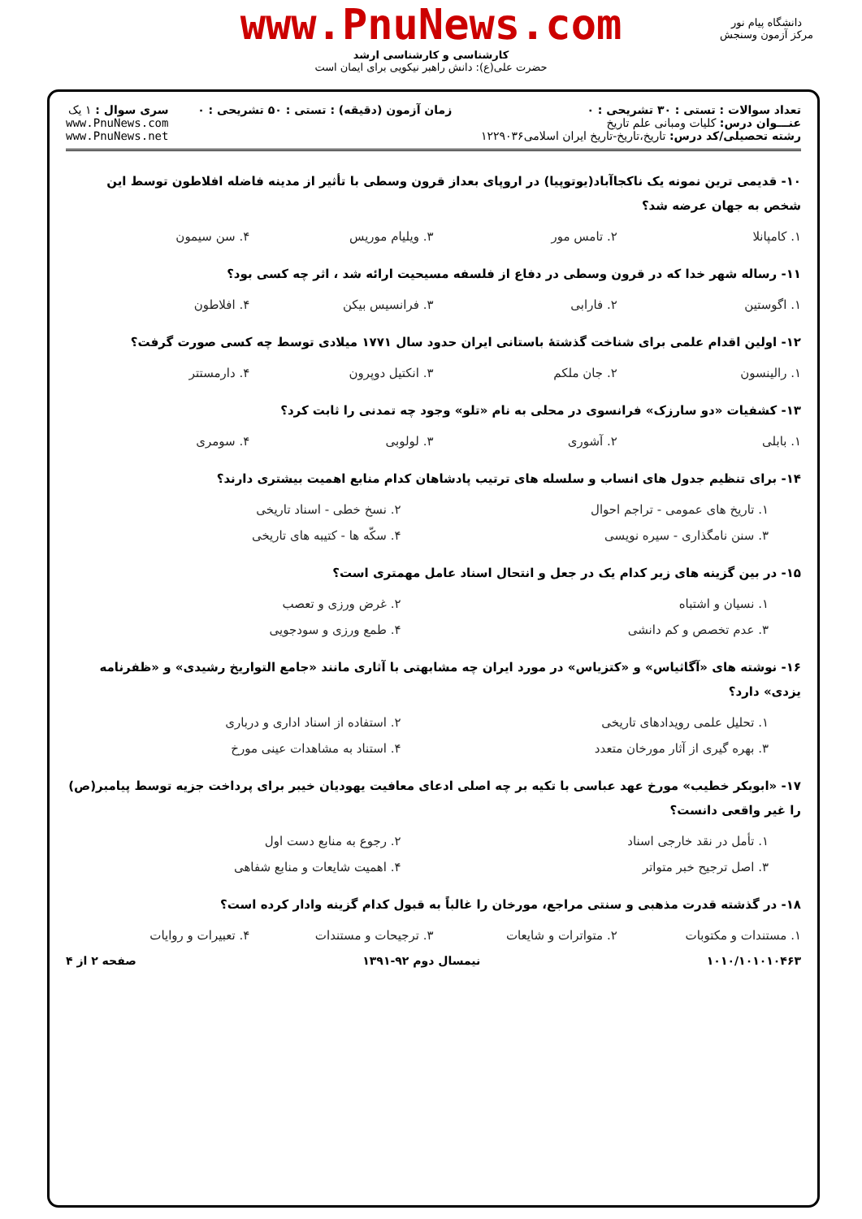www.PnuNews.com
کارشناسی و کارشناسی ارشد
حضرت علی(ع): دانش راهبر نیکویی برای ایمان است
دانشگاه پیام نور
مرکز آزمون وسنجش
تعداد سوالات : تستی : ۳۰ تشریحی : ۰
عنـــوان درس: کلیات ومبانی علم تاریخ
رشته تحصیلی/کد درس: تاریخ،تاریخ-تاریخ ایران اسلامی۱۲۲۹۰۳۶
زمان آزمون (دقیقه) : تستی : ۵۰ تشریحی : ۰
سری سوال : ۱ یک
www.PnuNews.com
www.PnuNews.net
۱۰- قدیمی ترین نمونه یک ناکجاآباد(یوتوپیا) در اروپای بعداز قرون وسطی با تأثیر از مدینه فاضله افلاطون توسط این شخص به جهان عرضه شد؟
۱. کامپانلا ۲. تامس مور ۳. ویلیام موریس ۴. سن سیمون
۱۱- رساله شهر خدا که در قرون وسطی در دفاع از فلسفه مسیحیت ارائه شد ، اثر چه کسی بود؟
۱. اگوستین ۲. فارابی ۳. فرانسیس بیکن ۴. افلاطون
۱۲- اولین اقدام علمی برای شناخت گذشتهٔ باستانی ایران حدود سال ۱۷۷۱ میلادی توسط چه کسی صورت گرفت؟
۱. رالینسون ۲. جان ملکم ۳. انکتیل دوپرون ۴. دارمستتر
۱۳- کشفیات «دو سارزک» فرانسوی در محلی به نام «تلو» وجود چه تمدنی را ثابت کرد؟
۱. بابلی ۲. آشوری ۳. لولوبی ۴. سومری
۱۴- برای تنظیم جدول های انساب و سلسله های ترتیب پادشاهان کدام منابع اهمیت بیشتری دارند؟
۱. تاریخ های عمومی - تراجم احوال ۲. نسخ خطی - اسناد تاریخی
۳. سنن نامگذاری - سیره نویسی ۴. سکّه ها - کتیبه های تاریخی
۱۵- در بین گزینه های زیر کدام یک در جعل و انتحال اسناد عامل مهمتری است؟
۱. نسیان و اشتباه ۲. غرض ورزی و تعصب
۳. عدم تخصص و کم دانشی ۴. طمع ورزی و سودجویی
۱۶- نوشته های «آگاثیاس» و «کتزیاس» در مورد ایران چه مشابهتی با آثاری مانند «جامع التواریخ رشیدی» و «ظفرنامه یزدی» دارد؟
۱. تحلیل علمی رویدادهای تاریخی ۲. استفاده از اسناد اداری و درباری
۳. بهره گیری از آثار مورخان متعدد ۴. استناد به مشاهدات عینی مورخ
۱۷- «ابوبکر خطیب» مورخ عهد عباسی با تکیه بر چه اصلی ادعای معافیت یهودیان خیبر برای پرداخت جزیه توسط پیامبر(ص) را غیر واقعی دانست؟
۱. تأمل در نقد خارجی اسناد ۲. رجوع به منابع دست اول
۳. اصل ترجیح خبر متواتر ۴. اهمیت شایعات و منابع شفاهی
۱۸- در گذشته قدرت مذهبی و سنتی مراجع، مورخان را غالباً به قبول کدام گزینه وادار کرده است؟
۱. مستندات و مکتوبات ۲. متواترات و شایعات ۳. ترجیحات و مستندات ۴. تعبیرات و روایات
۱۰۱۰/۱۰۱۰۱۰۴۶۳ نیمسال دوم ۹۲-۱۳۹۱ صفحه ۲ از ۴